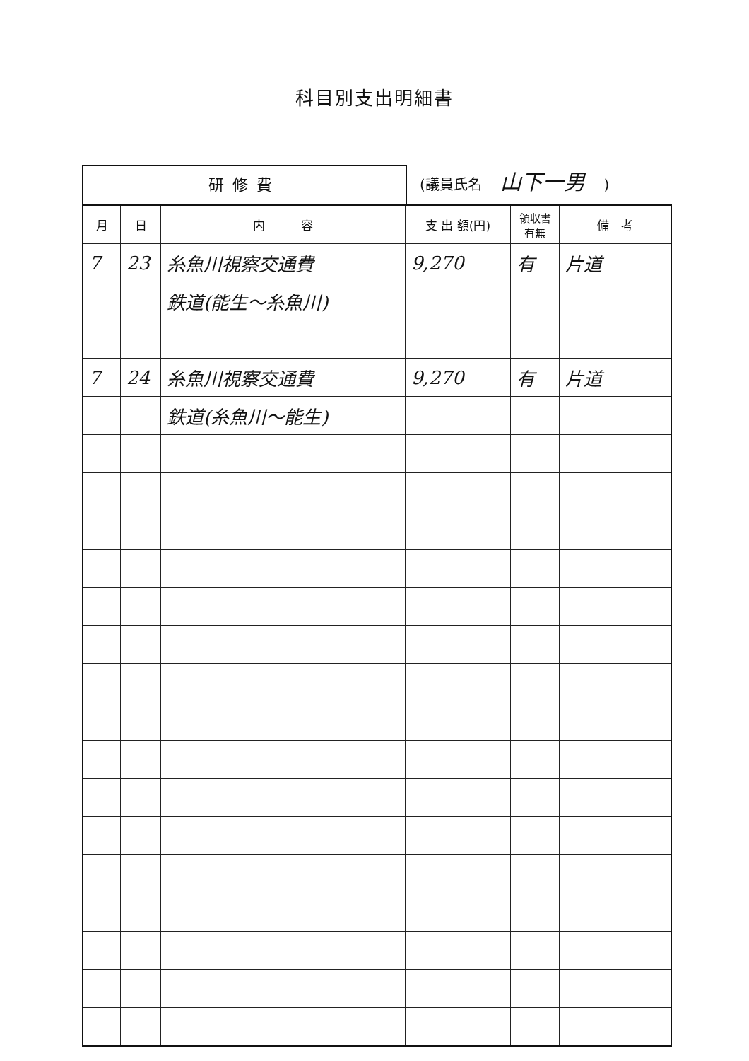科目別支出明細書
研修費
(議員氏名 山下一男 )
| 月 | 日 | 内 容 | 支 出 額(円) | 領収書 有無 | 備 考 |
| --- | --- | --- | --- | --- | --- |
| 7 | 23 | 糸魚川視察交通費 | 9,270 | 有 | 片道 |
| | | 鉄道(能生～糸魚川) | | | |
| 7 | 24 | 糸魚川視察交通費 | 9,270 | 有 | 片道 |
| | | 鉄道(糸魚川～能生) | | | |